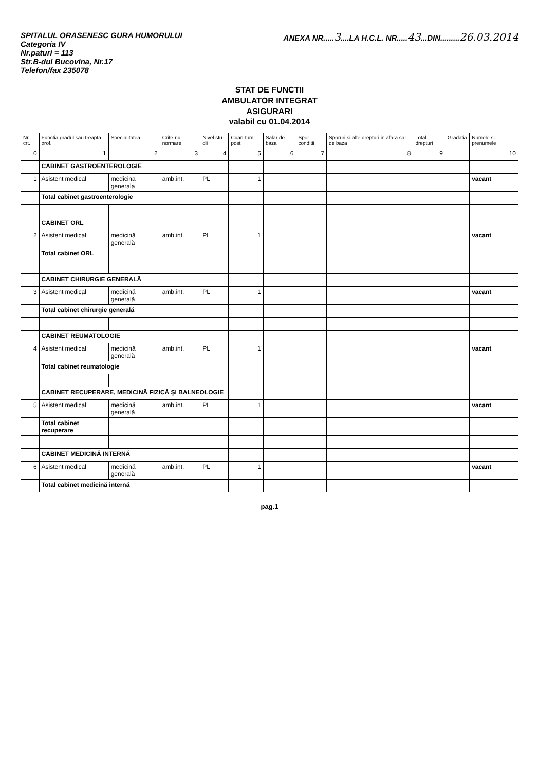SPITALUL ORASENESC GURA HUMORULUI
Categoria IV
Nr.paturi = 113
Str.B-dul Bucovina, Nr.17
Telefon/fax 235078
ANEXA NR.....3....LA H.C.L. NR.....43...DIN.........26.03.2014
STAT DE FUNCTII
AMBULATOR INTEGRAT
ASIGURARI
valabil cu 01.04.2014
| Nr. crt. | Functia,gradul sau treapta prof. | Specialitatea | Crite-riu normare | Nivel stu-dii | Cuan-tum post | Salar de baza | Spor conditii | Sporuri si alte drepturi in afara sal de baza | Total drepturi | Gradatia | Numele si prenumele |
| --- | --- | --- | --- | --- | --- | --- | --- | --- | --- | --- | --- |
| 0 | 1 | 2 | 3 | 4 | 5 | 6 | 7 | 8 | 9 | | 10 |
| | CABINET GASTROENTEROLOGIE | | | | | | | | | | |
| 1 | Asistent medical | medicina generala | amb.int. | PL | 1 | | | | | | vacant |
| | Total cabinet gastroenterologie | | | | | | | | | | |
| | CABINET ORL | | | | | | | | | | |
| 2 | Asistent medical | medicină generală | amb.int. | PL | 1 | | | | | | vacant |
| | Total cabinet ORL | | | | | | | | | | |
| | CABINET CHIRURGIE GENERALĂ | | | | | | | | | | |
| 3 | Asistent medical | medicină generală | amb.int. | PL | 1 | | | | | | vacant |
| | Total cabinet chirurgie generală | | | | | | | | | | |
| | CABINET REUMATOLOGIE | | | | | | | | | | |
| 4 | Asistent medical | medicină generală | amb.int. | PL | 1 | | | | | | vacant |
| | Total cabinet reumatologie | | | | | | | | | | |
| | CABINET RECUPERARE, MEDICINĂ FIZICĂ ŞI BALNEOLOGIE | | | | | | | | | | |
| 5 | Asistent medical | medicină generală | amb.int. | PL | 1 | | | | | | vacant |
| | Total cabinet recuperare | | | | | | | | | | |
| | CABINET MEDICINĂ INTERNĂ | | | | | | | | | | |
| 6 | Asistent medical | medicină generală | amb.int. | PL | 1 | | | | | | vacant |
| | Total cabinet medicină internă | | | | | | | | | | |
pag.1